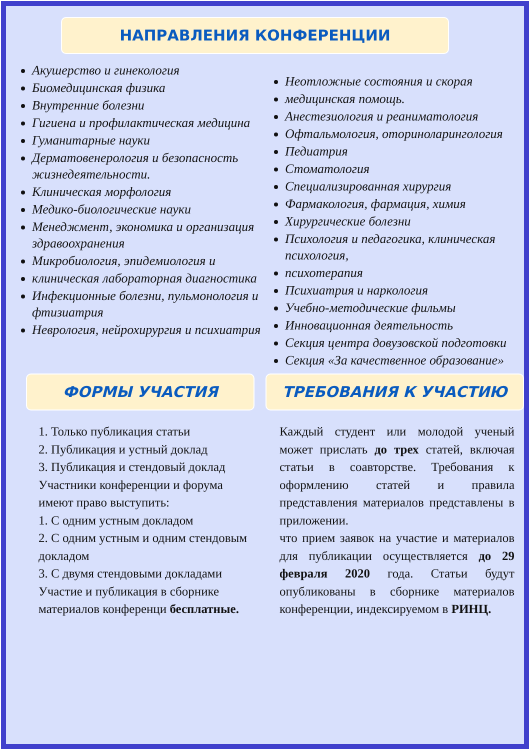НАПРАВЛЕНИЯ КОНФЕРЕНЦИИ
Акушерство и гинекология
Биомедицинская физика
Внутренние болезни
Гигиена и профилактическая медицина
Гуманитарные науки
Дерматовенерология и безопасность жизнедеятельности.
Клиническая морфология
Медико-биологические науки
Менеджмент, экономика и организация здравоохранения
Микробиология, эпидемиология и
клиническая лабораторная диагностика
Инфекционные болезни, пульмонология и фтизиатрия
Неврология, нейрохирургия и психиатрия
Неотложные состояния и скорая
медицинская помощь.
Анестезиология и реаниматология
Офтальмология, оторинолaрингология
Педиатрия
Стоматология
Специализированная хирургия
Фармакология, фармация, химия
Хирургические болезни
Психология и педагогика, клиническая психология,
психотерапия
Психиатрия и наркология
Учебно-методические фильмы
Инновационная деятельность
Секция центра довузовской подготовки
Секция «За качественное образование»
ФОРМЫ УЧАСТИЯ ТРЕБОВАНИЯ К УЧАСТИЮ
1. Только публикация статьи
2. Публикация и устный доклад
3. Публикация и стендовый доклад
Участники конференции и форума имеют право выступить:
1. С одним устным докладом
2. С одним устным и одним стендовым докладом
3. С двумя стендовыми докладами
Участие и публикация в сборнике материалов конференци бесплатные.
Каждый студент или молодой ученый может прислать до трех статей, включая статьи в соавторстве. Требования к оформлению статей и правила представления материалов представлены в приложении.
что прием заявок на участие и материалов для публикации осуществляется до 29 февраля 2020 года. Статьи будут опубликованы в сборнике материалов конференции, индексируемом в РИНЦ.